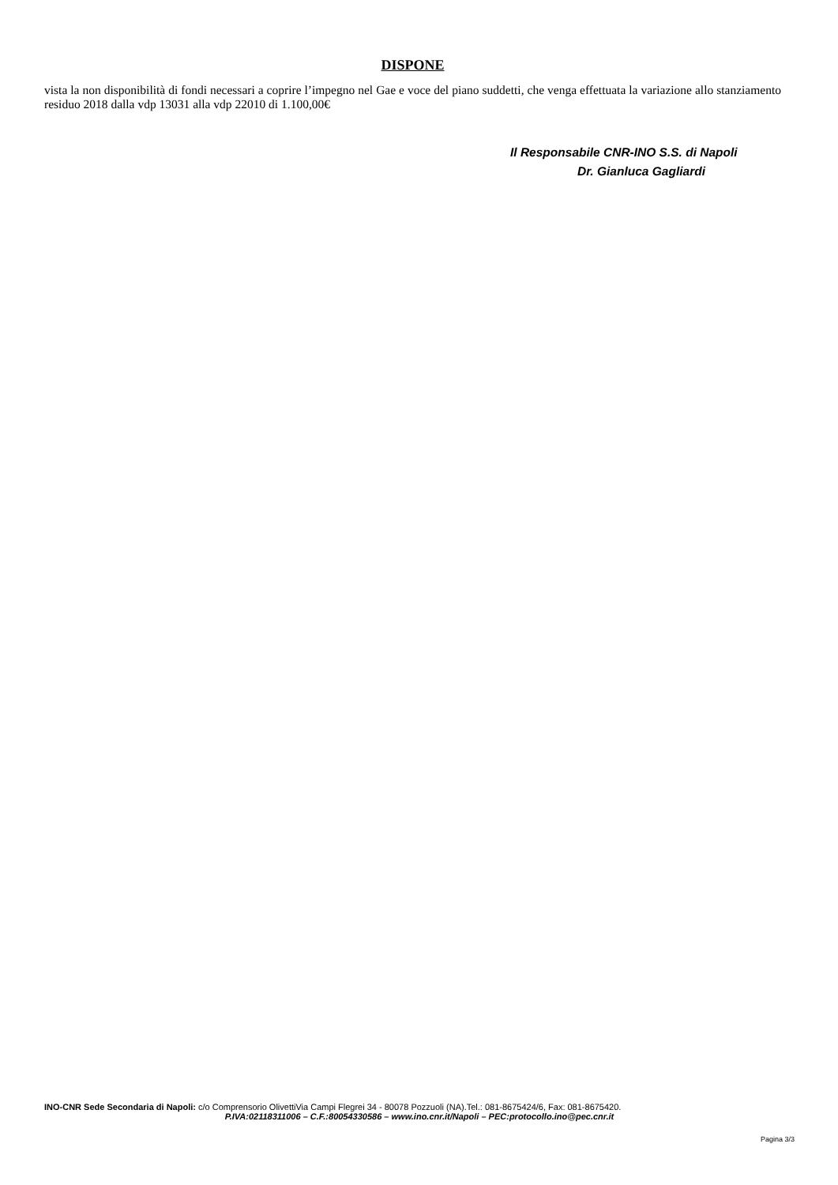DISPONE
vista la non disponibilità di fondi necessari a coprire l’impegno nel Gae e voce del piano suddetti, che venga effettuata la variazione allo stanziamento residuo 2018 dalla vdp 13031 alla vdp 22010 di 1.100,00€
Il Responsabile CNR-INO S.S. di Napoli
Dr. Gianluca Gagliardi
INO-CNR Sede Secondaria di Napoli: c/o Comprensorio OlivettiVia Campi Flegrei 34 - 80078 Pozzuoli (NA).Tel.: 081-8675424/6, Fax: 081-8675420.
P.IVA:02118311006 – C.F.:80054330586 – www.ino.cnr.it/Napoli – PEC:protocollo.ino@pec.cnr.it
Pagina 3/3